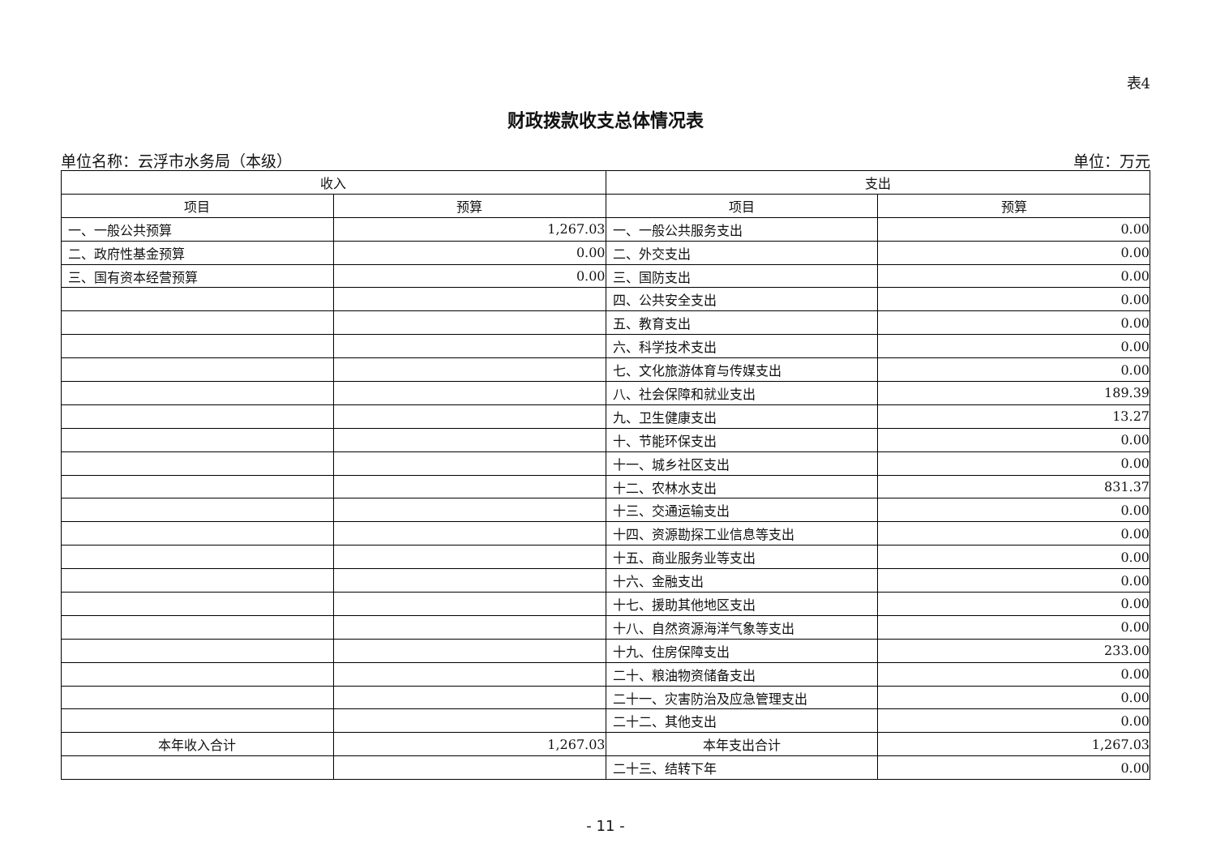表4
财政拨款收支总体情况表
单位名称：云浮市水务局（本级） 单位：万元
| 收入 | | 支出 | |
| --- | --- | --- | --- |
| 项目 | 预算 | 项目 | 预算 |
| 一、一般公共预算 | 1,267.03 | 一、一般公共服务支出 | 0.00 |
| 二、政府性基金预算 | 0.00 | 二、外交支出 | 0.00 |
| 三、国有资本经营预算 | 0.00 | 三、国防支出 | 0.00 |
| | | 四、公共安全支出 | 0.00 |
| | | 五、教育支出 | 0.00 |
| | | 六、科学技术支出 | 0.00 |
| | | 七、文化旅游体育与传媒支出 | 0.00 |
| | | 八、社会保障和就业支出 | 189.39 |
| | | 九、卫生健康支出 | 13.27 |
| | | 十、节能环保支出 | 0.00 |
| | | 十一、城乡社区支出 | 0.00 |
| | | 十二、农林水支出 | 831.37 |
| | | 十三、交通运输支出 | 0.00 |
| | | 十四、资源勘探工业信息等支出 | 0.00 |
| | | 十五、商业服务业等支出 | 0.00 |
| | | 十六、金融支出 | 0.00 |
| | | 十七、援助其他地区支出 | 0.00 |
| | | 十八、自然资源海洋气象等支出 | 0.00 |
| | | 十九、住房保障支出 | 233.00 |
| | | 二十、粮油物资储备支出 | 0.00 |
| | | 二十一、灾害防治及应急管理支出 | 0.00 |
| | | 二十二、其他支出 | 0.00 |
| 本年收入合计 | 1,267.03 | 本年支出合计 | 1,267.03 |
| | | 二十三、结转下年 | 0.00 |
- 11 -